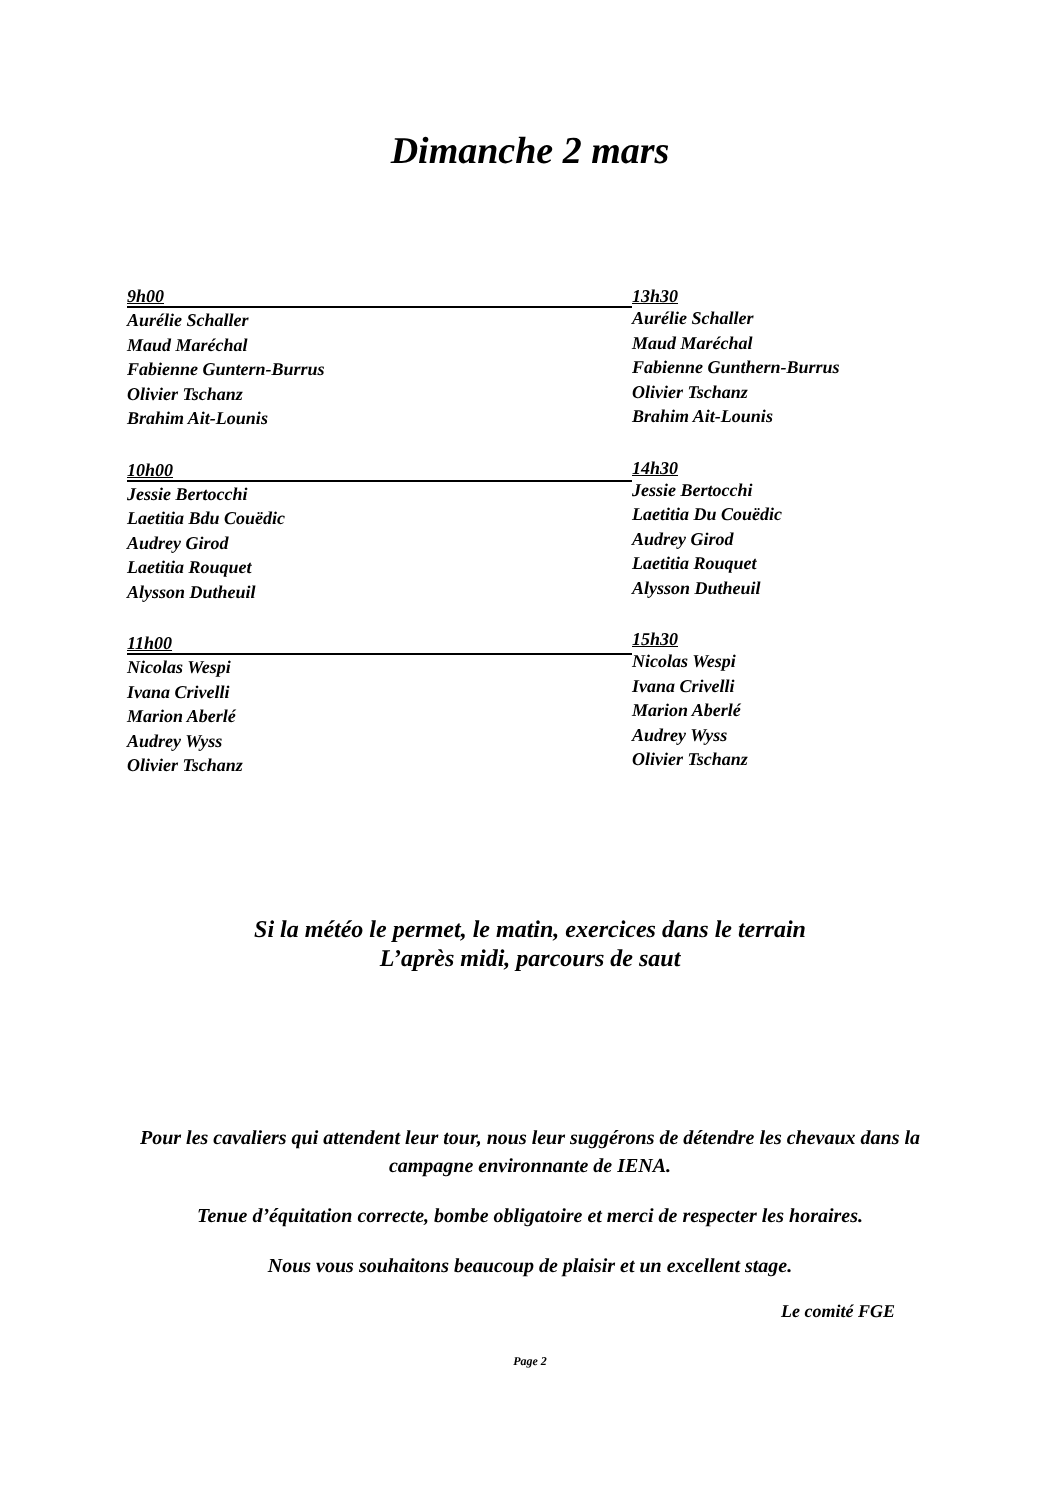Dimanche 2 mars
9h00
Aurélie Schaller
Maud Maréchal
Fabienne Guntern-Burrus
Olivier Tschanz
Brahim Ait-Lounis
10h00
Jessie Bertocchi
Laetitia Bdu Couëdic
Audrey Girod
Laetitia Rouquet
Alysson Dutheuil
11h00
Nicolas Wespi
Ivana Crivelli
Marion Aberlé
Audrey Wyss
Olivier Tschanz
13h30
Aurélie Schaller
Maud Maréchal
Fabienne Gunthern-Burrus
Olivier Tschanz
Brahim Ait-Lounis
14h30
Jessie Bertocchi
Laetitia Du Couëdic
Audrey Girod
Laetitia Rouquet
Alysson Dutheuil
15h30
Nicolas Wespi
Ivana Crivelli
Marion Aberlé
Audrey Wyss
Olivier Tschanz
Si la météo le permet, le matin, exercices dans le terrain
L’après midi, parcours de saut
Pour les cavaliers qui attendent leur tour, nous leur suggérons de détendre les chevaux dans la campagne environnante de IENA.
Tenue d’équitation correcte, bombe obligatoire et merci de respecter les horaires.
Nous vous souhaitons beaucoup de plaisir et un excellent stage.
Le comité FGE
Page 2